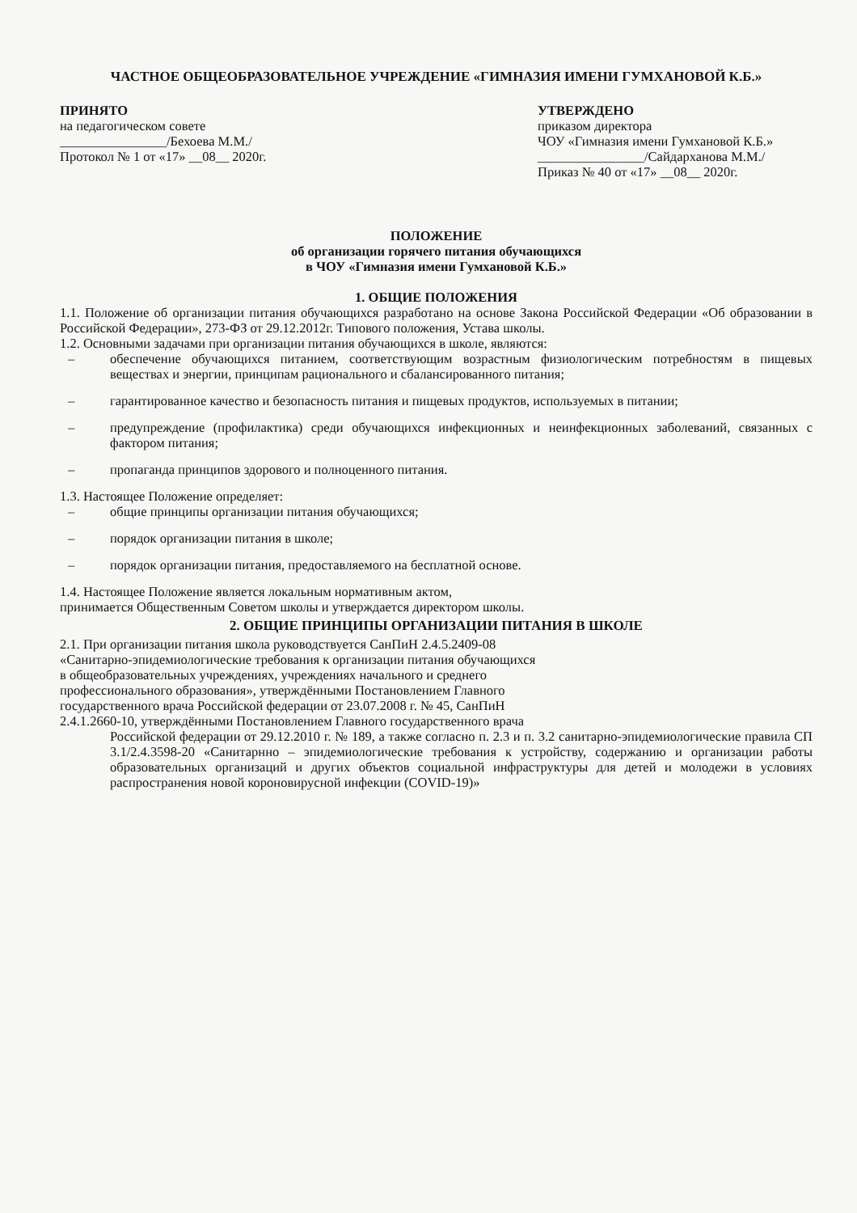ЧАСТНОЕ ОБЩЕОБРАЗОВАТЕЛЬНОЕ УЧРЕЖДЕНИЕ «ГИМНАЗИЯ ИМЕНИ ГУМХАНОВОЙ К.Б.»
ПРИНЯТО
на педагогическом совете
________________/Бехоева М.М./
Протокол № 1 от «17» __08__ 2020г.
УТВЕРЖДЕНО
приказом директора
ЧОУ «Гимназия имени Гумхановой К.Б.»
________________/Сайдарханова М.М./
Приказ № 40 от «17» __08__ 2020г.
ПОЛОЖЕНИЕ
об организации горячего питания обучающихся
в ЧОУ «Гимназия имени Гумхановой К.Б.»
1. ОБЩИЕ ПОЛОЖЕНИЯ
1.1. Положение об организации питания обучающихся разработано на основе Закона Российской Федерации «Об образовании в Российской Федерации», 273-ФЗ от 29.12.2012г. Типового положения, Устава школы.
1.2. Основными задачами при организации питания обучающихся в школе, являются:
– обеспечение обучающихся питанием, соответствующим возрастным физиологическим потребностям в пищевых веществах и энергии, принципам рационального и сбалансированного питания;
– гарантированное качество и безопасность питания и пищевых продуктов, используемых в питании;
– предупреждение (профилактика) среди обучающихся инфекционных и неинфекционных заболеваний, связанных с фактором питания;
– пропаганда принципов здорового и полноценного питания.
1.3. Настоящее Положение определяет:
– общие принципы организации питания обучающихся;
– порядок организации питания в школе;
– порядок организации питания, предоставляемого на бесплатной основе.
1.4. Настоящее Положение является локальным нормативным актом,
принимается Общественным Советом школы и утверждается директором школы.
2. ОБЩИЕ ПРИНЦИПЫ ОРГАНИЗАЦИИ ПИТАНИЯ В ШКОЛЕ
2.1. При организации питания школа руководствуется СанПиН 2.4.5.2409-08
«Санитарно-эпидемиологические требования к организации питания обучающихся
в общеобразовательных учреждениях, учреждениях начального и среднего
профессионального образования», утверждёнными Постановлением Главного
государственного врача Российской федерации от 23.07.2008 г. № 45, СанПиН
2.4.1.2660-10, утверждёнными Постановлением Главного государственного врача
Российской федерации от 29.12.2010 г. № 189, а также согласно п. 2.3 и п. 3.2 санитарно-эпидемиологические правила СП 3.1/2.4.3598-20 «Санитарнно – эпидемиологические требования к устройству, содержанию и организации работы образовательных организаций и других объектов социальной инфраструктуры для детей и молодежи в условиях распространения новой короновирусной инфекции (COVID-19)»